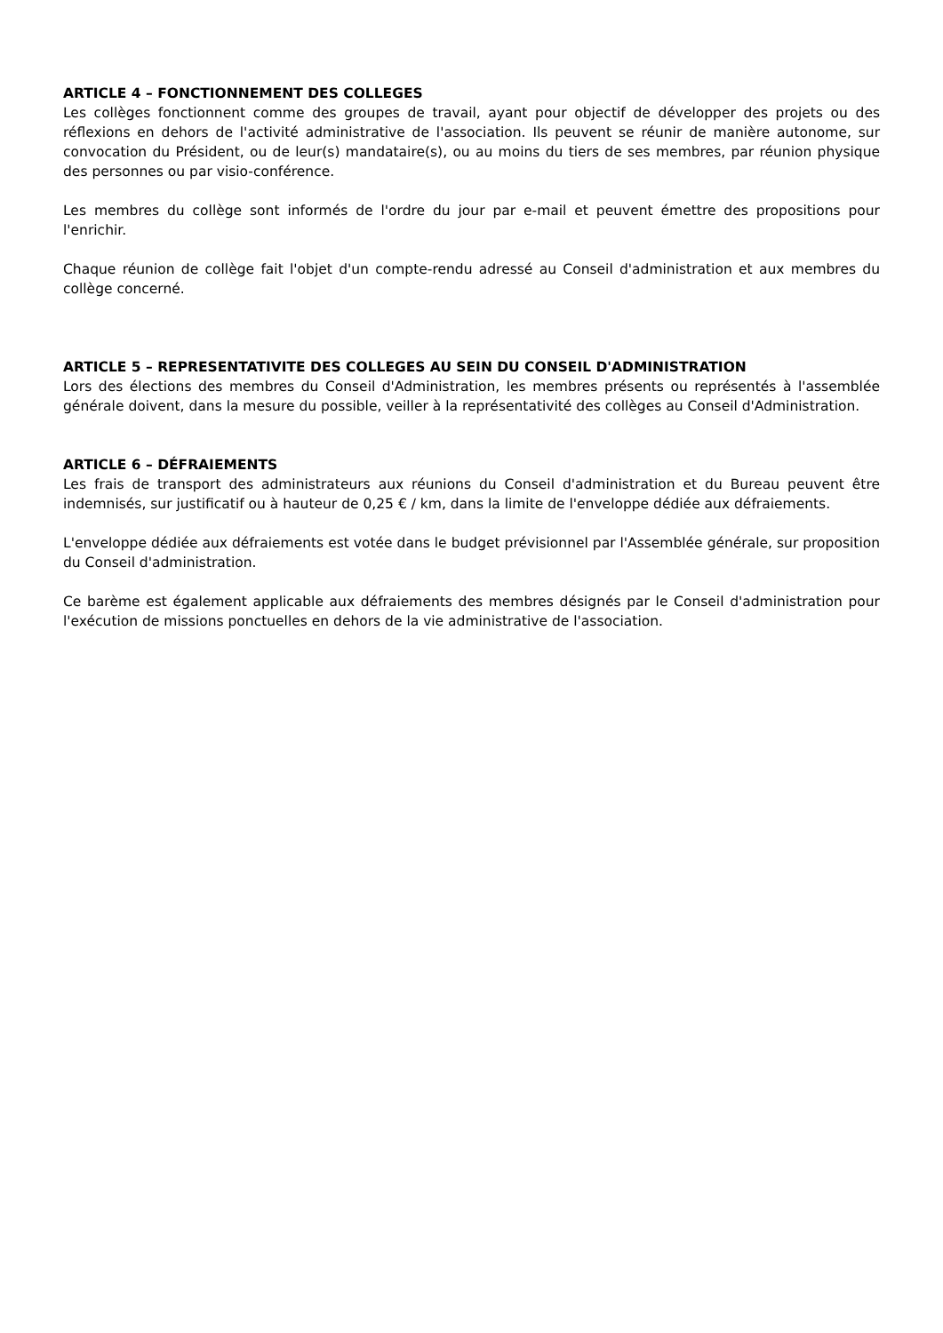ARTICLE 4 – FONCTIONNEMENT DES COLLEGES
Les collèges fonctionnent comme des groupes de travail, ayant pour objectif de développer des projets ou des réflexions en dehors de l'activité administrative de l'association. Ils peuvent se réunir de manière autonome, sur convocation du Président, ou de leur(s) mandataire(s), ou au moins du tiers de ses membres, par réunion physique des personnes ou par visio-conférence.
Les membres du collège sont informés de l'ordre du jour par e-mail et peuvent émettre des propositions pour l'enrichir.
Chaque réunion de collège fait l'objet d'un compte-rendu adressé au Conseil d'administration et aux membres du collège concerné.
ARTICLE 5 – REPRESENTATIVITE DES COLLEGES AU SEIN DU CONSEIL D'ADMINISTRATION
Lors des élections des membres du Conseil d'Administration, les membres présents ou représentés à l'assemblée générale doivent, dans la mesure du possible, veiller à la représentativité des collèges au Conseil d'Administration.
ARTICLE 6 – DÉFRAIEMENTS
Les frais de transport des administrateurs aux réunions du Conseil d'administration et du Bureau peuvent être indemnisés, sur justificatif ou à hauteur de 0,25 € / km, dans la limite de l'enveloppe dédiée aux défraiements.
L'enveloppe dédiée aux défraiements est votée dans le budget prévisionnel par l'Assemblée générale, sur proposition du Conseil d'administration.
Ce barème est également applicable aux défraiements des membres désignés par le Conseil d'administration pour l'exécution de missions ponctuelles en dehors de la vie administrative de l'association.